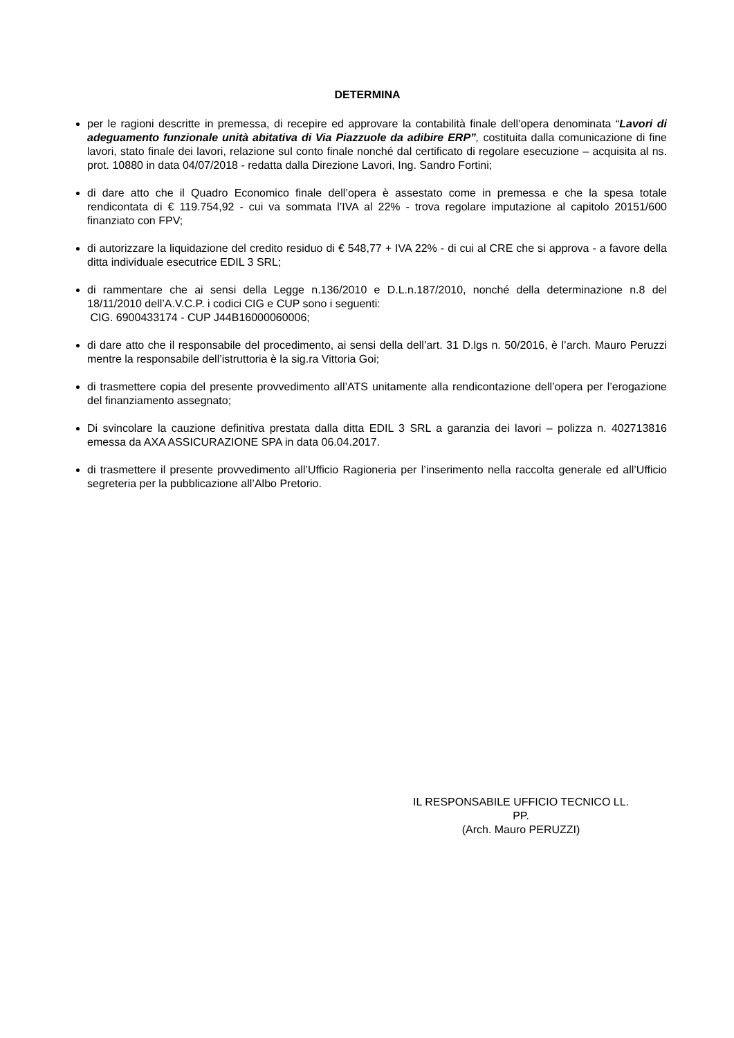DETERMINA
per le ragioni descritte in premessa, di recepire ed approvare la contabilità finale dell’opera denominata “Lavori di adeguamento funzionale unità abitativa di Via Piazzuole da adibire ERP”, costituita dalla comunicazione di fine lavori, stato finale dei lavori, relazione sul conto finale nonché dal certificato di regolare esecuzione – acquisita al ns. prot. 10880 in data 04/07/2018 - redatta dalla Direzione Lavori, Ing. Sandro Fortini;
di dare atto che il Quadro Economico finale dell’opera è assestato come in premessa e che la spesa totale rendicontata di € 119.754,92 - cui va sommata l’IVA al 22% - trova regolare imputazione al capitolo 20151/600 finanziato con FPV;
di autorizzare la liquidazione del credito residuo di € 548,77 + IVA 22% - di cui al CRE che si approva - a favore della ditta individuale esecutrice EDIL 3 SRL;
di rammentare che ai sensi della Legge n.136/2010 e D.L.n.187/2010, nonché della determinazione n.8 del 18/11/2010 dell’A.V.C.P. i codici CIG e CUP sono i seguenti:
CIG. 6900433174 - CUP J44B16000060006;
di dare atto che il responsabile del procedimento, ai sensi della dell’art. 31 D.lgs n. 50/2016, è l’arch. Mauro Peruzzi mentre la responsabile dell’istruttoria è la sig.ra Vittoria Goi;
di trasmettere copia del presente provvedimento all’ATS unitamente alla rendicontazione dell’opera per l’erogazione del finanziamento assegnato;
Di svincolare la cauzione definitiva prestata dalla ditta EDIL 3 SRL a garanzia dei lavori – polizza n. 402713816 emessa da AXA ASSICURAZIONE SPA in data 06.04.2017.
di trasmettere il presente provvedimento all’Ufficio Ragioneria per l’inserimento nella raccolta generale ed all’Ufficio segreteria per la pubblicazione all’Albo Pretorio.
IL RESPONSABILE UFFICIO TECNICO LL.
PP.
(Arch. Mauro PERUZZI)